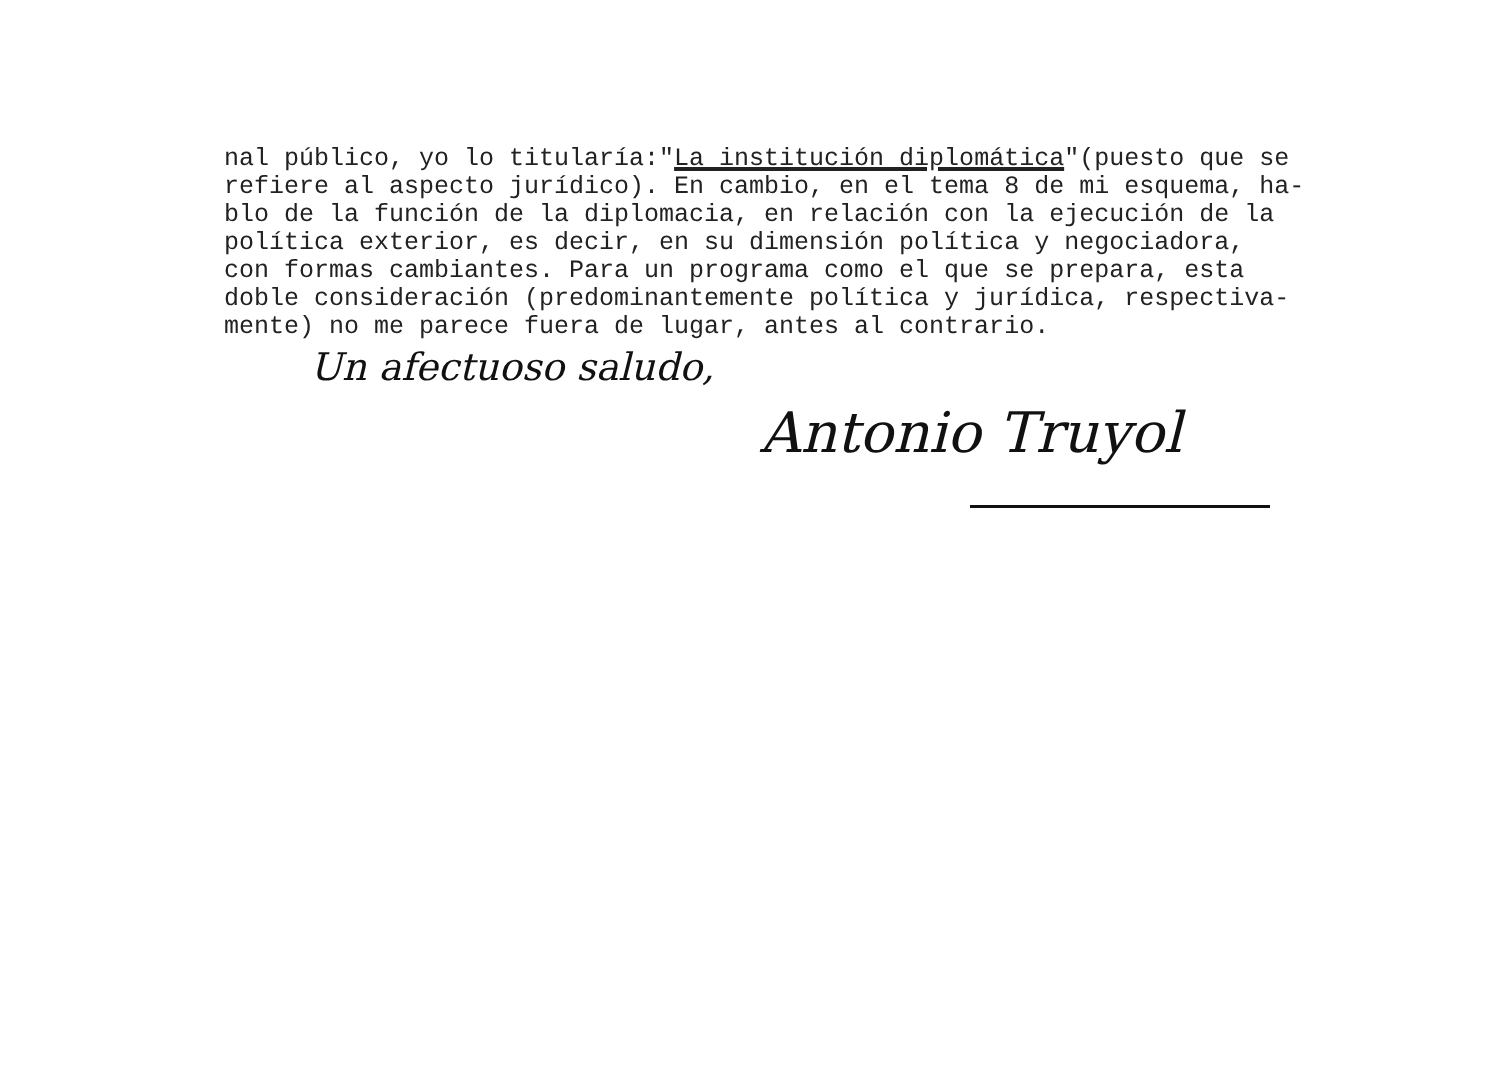nal público, yo lo titularía:"La institución diplomática"(puesto que se refiere al aspecto jurídico). En cambio, en el tema 8 de mi esquema, ha- blo de la función de la diplomacia, en relación con la ejecución de la política exterior, es decir, en su dimensión política y negociadora, con formas cambiantes. Para un programa como el que se prepara, esta doble consideración (predominantemente política y jurídica, respectiva- mente) no me parece fuera de lugar, antes al contrario.
Un afectuoso saludo,
Antonio Truyol